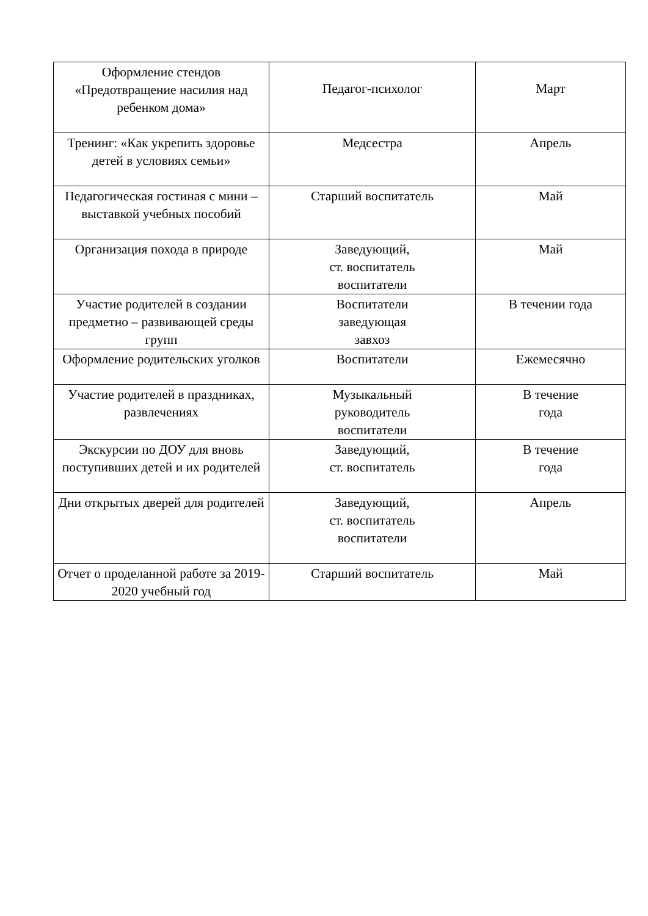| Оформление стендов «Предотвращение насилия над ребенком дома» | Педагог-психолог | Март |
| Тренинг: «Как укрепить здоровье детей в условиях семьи» | Медсестра | Апрель |
| Педагогическая гостиная с мини – выставкой учебных пособий | Старший воспитатель | Май |
| Организация похода в природе | Заведующий, ст. воспитатель воспитатели | Май |
| Участие родителей в создании предметно – развивающей среды групп | Воспитатели заведующая завхоз | В течении года |
| Оформление родительских уголков | Воспитатели | Ежемесячно |
| Участие родителей в праздниках, развлечениях | Музыкальный руководитель воспитатели | В течение года |
| Экскурсии по ДОУ для вновь поступивших детей и их родителей | Заведующий, ст. воспитатель | В течение года |
| Дни открытых дверей для родителей | Заведующий, ст. воспитатель воспитатели | Апрель |
| Отчет о проделанной работе за 2019-2020 учебный год | Старший воспитатель | Май |